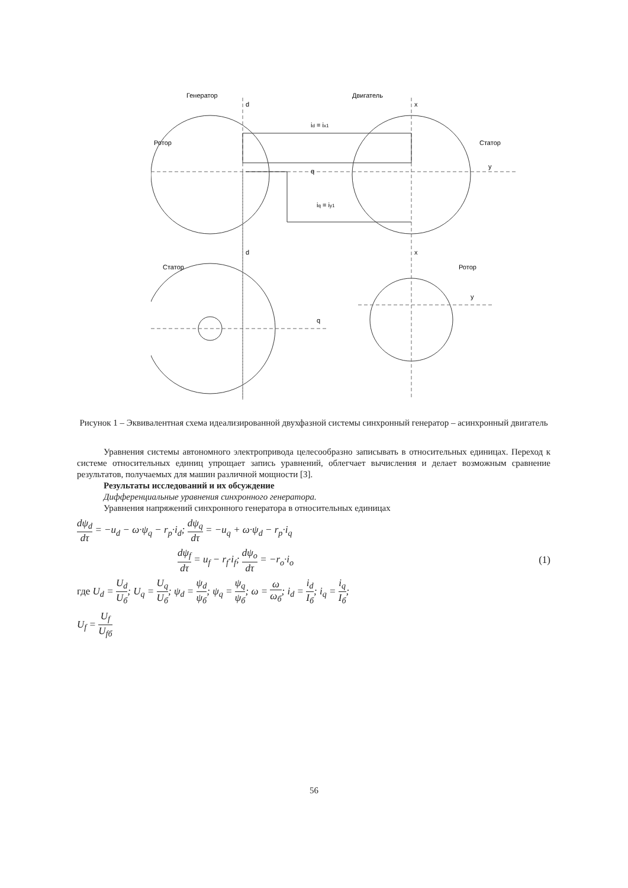Генератор
d
Двигатель
x
Ротор
Статор
q
y
id = ix1
iq = iy1
d
x
Статор
Ротор
q
y
Рисунок 1 – Эквивалентная схема идеализированной двухфазной системы синхронный генератор – асинхронный двигатель
Уравнения системы автономного электропривода целесообразно записывать в относительных единицах. Переход к системе относительных единиц упрощает запись уравнений, облегчает вычисления и делает возможным сравнение результатов, получаемых для машин различной мощности [3].
Результаты исследований и их обсуждение
Дифференциальные уравнения синхронного генератора.
Уравнения напряжений синхронного генератора в относительных единицах
dψ<sub>d</sub> dτ = −u<sub>d</sub> − ω·ψ<sub>q</sub> − r<sub>p</sub>·i<sub>d</sub>; dψ<sub>q</sub> dτ = −u<sub>q</sub> + ω·ψ<sub>d</sub> − r<sub>p</sub>·i<sub>q</sub>
dψ<sub>f</sub> dτ = u<sub>f</sub> − r<sub>f</sub>·i<sub>f</sub>; dψ<sub>o</sub> dτ = −r<sub>o</sub>·i<sub>o</sub> (1)
где U<sub>d</sub> = U<sub>d</sub> U<sub>б</sub>; U<sub>q</sub> = U<sub>q</sub> U<sub>б</sub>; ψ<sub>d</sub> = ψ<sub>d</sub> ψ<sub>б</sub>; ψ<sub>q</sub> = ψ<sub>q</sub> ψ<sub>б</sub>; ω = ω ω<sub>б</sub>; i<sub>d</sub> = i<sub>d</sub> I<sub>б</sub>; i<sub>q</sub> = i<sub>q</sub> I<sub>б</sub>;
U<sub>f</sub> = U<sub>f</sub> U<sub>fб</sub>
56